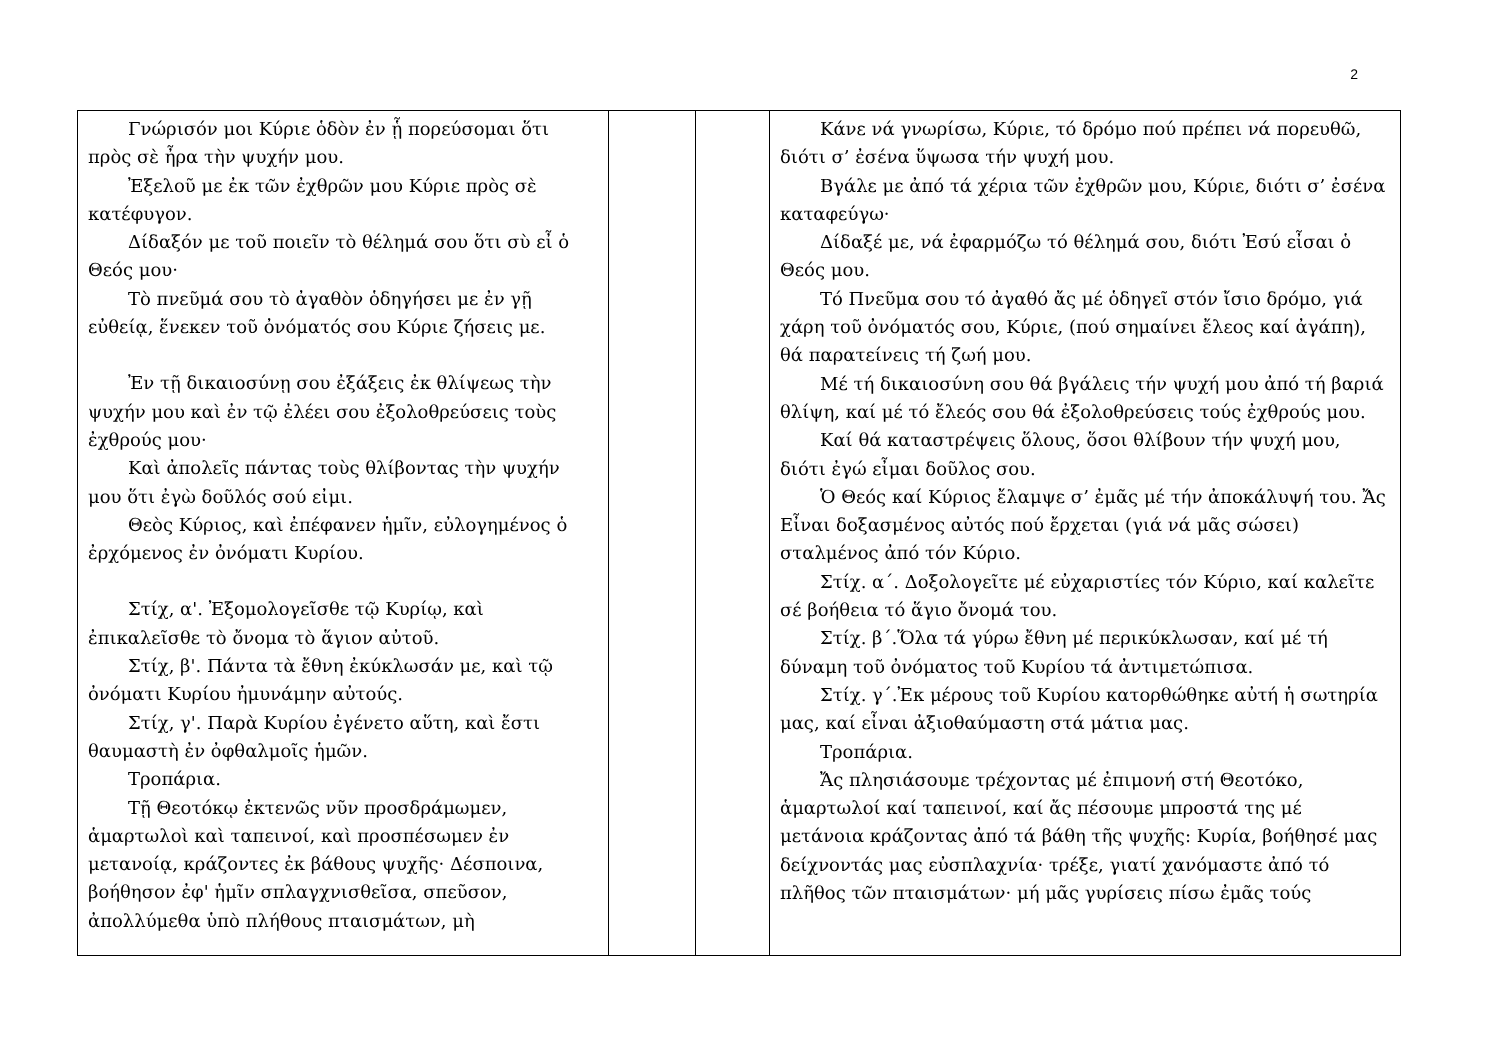2
| Γνώρισόν μοι Κύριε ὁδὸν ἐν ᾗ πορεύσομαι ὅτι πρὸς σὲ ἦρα τὴν ψυχήν μου. Ἐξελοῦ με ἐκ τῶν ἐχθρῶν μου Κύριε πρὸς σὲ κατέφυγον. Δίδαξόν με τοῦ ποιεῖν τὸ θέλημά σου ὅτι σὺ εἶ ὁ Θεός μου· Τὸ πνεῦμά σου τὸ ἀγαθὸν ὁδηγήσει με ἐν γῇ εὐθείᾳ, ἕνεκεν τοῦ ὀνόματός σου Κύριε ζήσεις με. Ἐν τῇ δικαιοσύνῃ σου ἐξάξεις ἐκ θλίψεως τὴν ψυχήν μου καὶ ἐν τῷ ἐλέει σου ἐξολοθρεύσεις τοὺς ἐχθρούς μου· Καὶ ἀπολεῖς πάντας τοὺς θλίβοντας τὴν ψυχήν μου ὅτι ἐγὼ δοῦλός σού εἰμι. Θεὸς Κύριος, καὶ ἐπέφανεν ἡμῖν, εὐλογημένος ὁ ἐρχόμενος ἐν ὀνόματι Κυρίου. Στίχ, α'. Ἐξομολογεῖσθε τῷ Κυρίῳ, καὶ ἐπικαλεῖσθε τὸ ὄνομα τὸ ἅγιον αὐτοῦ. Στίχ, β'. Πάντα τὰ ἔθνη ἐκύκλωσάν με, καὶ τῷ ὀνόματι Κυρίου ἠμυνάμην αὐτούς. Στίχ, γ'. Παρὰ Κυρίου ἐγένετο αὕτη, καὶ ἔστι θαυμαστὴ ἐν ὀφθαλμοῖς ἡμῶν. Τροπάρια. Τῇ Θεοτόκῳ ἐκτενῶς νῦν προσδράμωμεν, ἁμαρτωλοὶ καὶ ταπεινοί, καὶ προσπέσωμεν ἐν μετανοίᾳ, κράζοντες ἐκ βάθους ψυχῆς· Δέσποινα, βοήθησον ἐφ' ἡμῖν σπλαγχνισθεῖσα, σπεῦσον, ἀπολλύμεθα ὑπὸ πλήθους πταισμάτων, μὴ | | | Κάνε νά γνωρίσω, Κύριε, τό δρόμο πού πρέπει νά πορευθῶ, διότι σ’ ἐσένα ὕψωσα τήν ψυχή μου. Βγάλε με ἀπό τά χέρια τῶν ἐχθρῶν μου, Κύριε, διότι σ’ ἐσένα καταφεύγω· Δίδαξέ με, νά ἐφαρμόζω τό θέλημά σου, διότι Ἐσύ εἶσαι ὁ Θεός μου. Τό Πνεῦμα σου τό ἀγαθό ἄς μέ ὁδηγεῖ στόν ἴσιο δρόμο, γιά χάρη τοῦ ὀνόματός σου, Κύριε, (πού σημαίνει ἔλεος καί ἀγάπη), θά παρατείνεις τή ζωή μου. Μέ τή δικαιοσύνη σου θά βγάλεις τήν ψυχή μου ἀπό τή βαριά θλίψη, καί μέ τό ἔλεός σου θά ἐξολοθρεύσεις τούς ἐχθρούς μου. Καί θά καταστρέψεις ὅλους, ὅσοι θλίβουν τήν ψυχή μου, διότι ἐγώ εἶμαι δοῦλος σου. Ὁ Θεός καί Κύριος ἔλαμψε σ’ ἐμᾶς μέ τήν ἀποκάλυψή του. Ἄς Εἶναι δοξασμένος αὐτός πού ἔρχεται (γιά νά μᾶς σώσει) σταλμένος ἀπό τόν Κύριο. Στίχ. α΄. Δοξολογεῖτε μέ εὐχαριστίες τόν Κύριο, καί καλεῖτε σέ βοήθεια τό ἅγιο ὄνομά του. Στίχ. β΄.Ὅλα τά γύρω ἔθνη μέ περικύκλωσαν, καί μέ τή δύναμη τοῦ ὀνόματος τοῦ Κυρίου τά ἀντιμετώπισα. Στίχ. γ΄.Ἐκ μέρους τοῦ Κυρίου κατορθώθηκε αὐτή ἡ σωτηρία μας, καί εἶναι ἀξιοθαύμαστη στά μάτια μας. Τροπάρια. Ἄς πλησιάσουμε τρέχοντας μέ ἐπιμονή στή Θεοτόκο, ἁμαρτωλοί καί ταπεινοί, καί ἄς πέσουμε μπροστά της μέ μετάνοια κράζοντας ἀπό τά βάθη τῆς ψυχῆς: Κυρία, βοήθησέ μας δείχνοντάς μας εὐσπλαχνία· τρέξε, γιατί χανόμαστε ἀπό τό πλῆθος τῶν πταισμάτων· μή μᾶς γυρίσεις πίσω ἐμᾶς τούς |